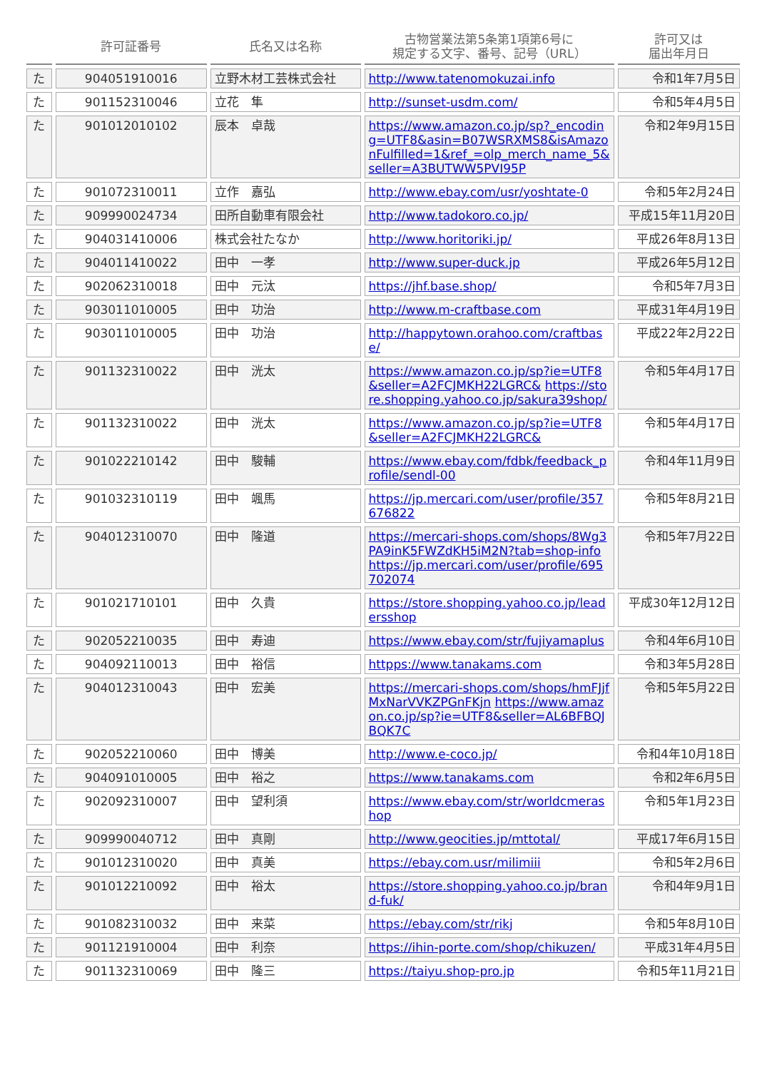| | 許可証番号 | 氏名又は名称 | 古物営業法第5条第1項第6号に 規定する文字、番号、記号（URL） | 許可又は 届出年月日 |
| --- | --- | --- | --- | --- |
| た | 904051910016 | 立野木材工芸株式会社 | http://www.tatenomokuzai.info | 令和1年7月5日 |
| た | 901152310046 | 立花 隼 | http://sunset-usdm.com/ | 令和5年4月5日 |
| た | 901012010102 | 辰本 卓哉 | https://www.amazon.co.jp/sp?_encoding=UTF8&asin=B07WSRXMS8&isAmazonFulfilled=1&ref_=olp_merch_name_5&seller=A3BUTWW5PVI95P | 令和2年9月15日 |
| た | 901072310011 | 立作 嘉弘 | http://www.ebay.com/usr/yoshtate-0 | 令和5年2月24日 |
| た | 909990024734 | 田所自動車有限会社 | http://www.tadokoro.co.jp/ | 平成15年11月20日 |
| た | 904031410006 | 株式会社たなか | http://www.horitoriki.jp/ | 平成26年8月13日 |
| た | 904011410022 | 田中 一孝 | http://www.super-duck.jp | 平成26年5月12日 |
| た | 902062310018 | 田中 元汰 | https://jhf.base.shop/ | 令和5年7月3日 |
| た | 903011010005 | 田中 功治 | http://www.m-craftbase.com | 平成31年4月19日 |
| た | 903011010005 | 田中 功治 | http://happytown.orahoo.com/craftbase/ | 平成22年2月22日 |
| た | 901132310022 | 田中 洸太 | https://www.amazon.co.jp/sp?ie=UTF8&seller=A2FCJMKH22LGRC& https://store.shopping.yahoo.co.jp/sakura39shop/ | 令和5年4月17日 |
| た | 901132310022 | 田中 洸太 | https://www.amazon.co.jp/sp?ie=UTF8&seller=A2FCJMKH22LGRC& | 令和5年4月17日 |
| た | 901022210142 | 田中 駿輔 | https://www.ebay.com/fdbk/feedback_profile/sendl-00 | 令和4年11月9日 |
| た | 901032310119 | 田中 颯馬 | https://jp.mercari.com/user/profile/357676822 | 令和5年8月21日 |
| た | 904012310070 | 田中 隆道 | https://mercari-shops.com/shops/8Wg3PA9inK5FWZdKH5iM2N?tab=shop-info https://jp.mercari.com/user/profile/695702074 | 令和5年7月22日 |
| た | 901021710101 | 田中 久貴 | https://store.shopping.yahoo.co.jp/leadersshop | 平成30年12月12日 |
| た | 902052210035 | 田中 寿迪 | https://www.ebay.com/str/fujiyamaplus | 令和4年6月10日 |
| た | 904092110013 | 田中 裕信 | httpps://www.tanakams.com | 令和3年5月28日 |
| た | 904012310043 | 田中 宏美 | https://mercari-shops.com/shops/hmFJjfMxNarVVKZPGnFKjn https://www.amazon.co.jp/sp?ie=UTF8&seller=AL6BFBQJBQK7C | 令和5年5月22日 |
| た | 902052210060 | 田中 博美 | http://www.e-coco.jp/ | 令和4年10月18日 |
| た | 904091010005 | 田中 裕之 | https://www.tanakams.com | 令和2年6月5日 |
| た | 902092310007 | 田中 望利須 | https://www.ebay.com/str/worldcmerashop | 令和5年1月23日 |
| た | 909990040712 | 田中 真剛 | http://www.geocities.jp/mttotal/ | 平成17年6月15日 |
| た | 901012310020 | 田中 真美 | https://ebay.com.usr/milimiii | 令和5年2月6日 |
| た | 901012210092 | 田中 裕太 | https://store.shopping.yahoo.co.jp/brand-fuk/ | 令和4年9月1日 |
| た | 901082310032 | 田中 来菜 | https://ebay.com/str/rikj | 令和5年8月10日 |
| た | 901121910004 | 田中 利奈 | https://ihin-porte.com/shop/chikuzen/ | 平成31年4月5日 |
| た | 901132310069 | 田中 隆三 | https://taiyu.shop-pro.jp | 令和5年11月21日 |